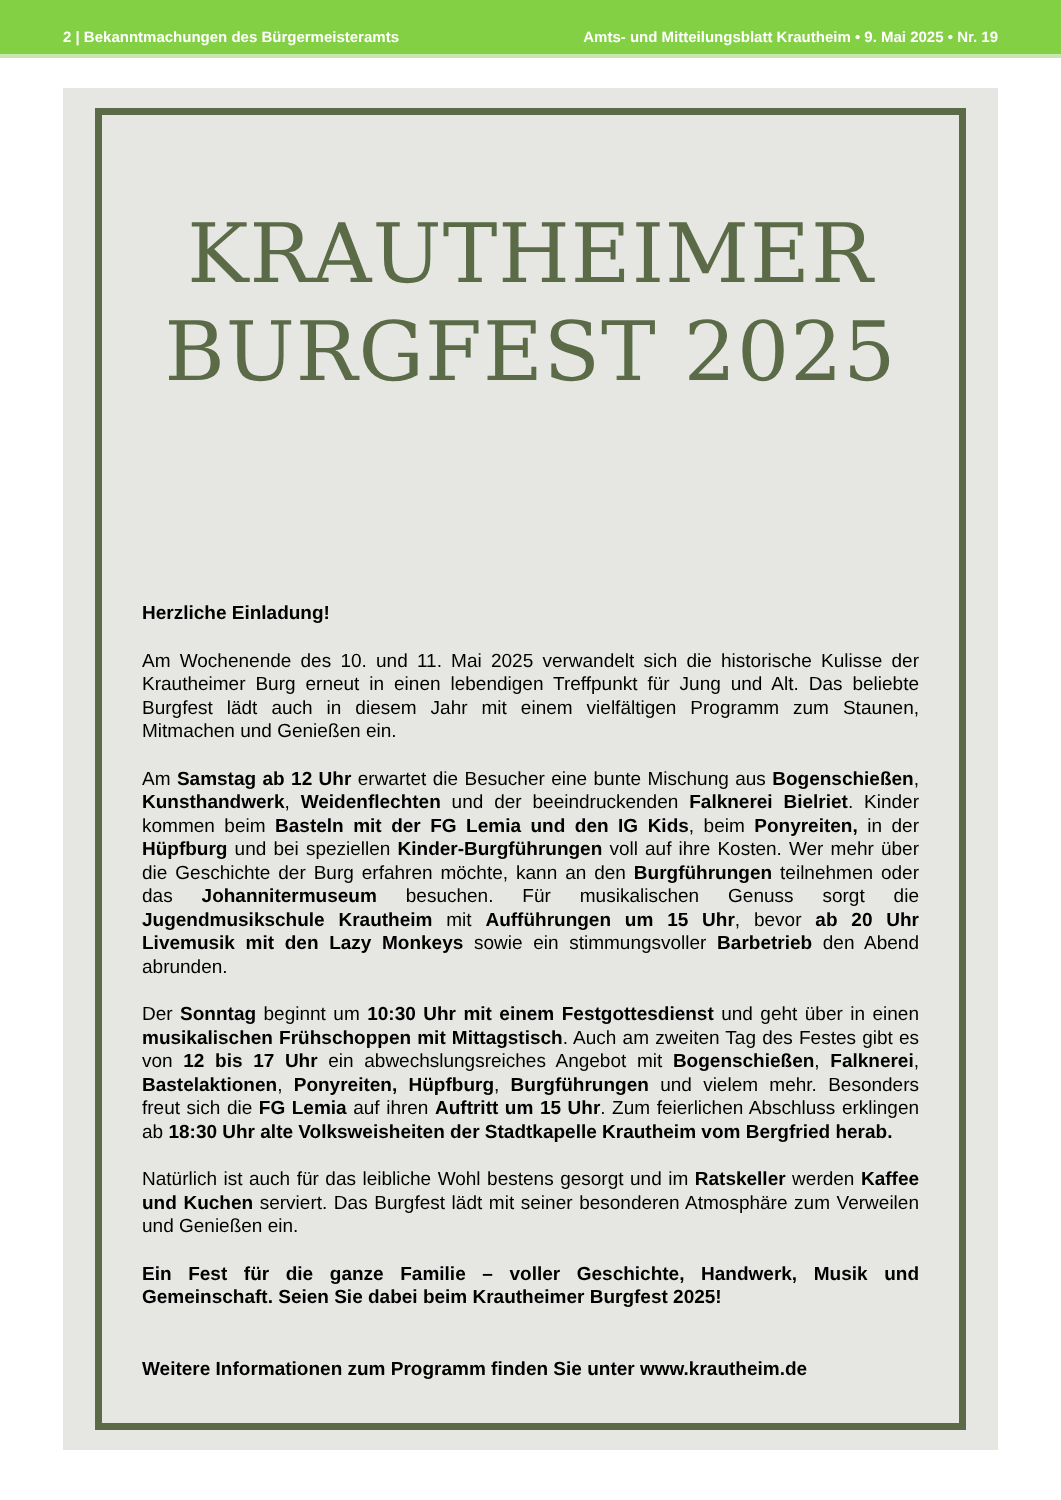2 | Bekanntmachungen des Bürgermeisteramts Amts- und Mitteilungsblatt Krautheim • 9. Mai 2025 • Nr. 19
KRAUTHEIMER
BURGFEST 2025
Herzliche Einladung!
Am Wochenende des 10. und 11. Mai 2025 verwandelt sich die historische Kulisse der Krautheimer Burg erneut in einen lebendigen Treffpunkt für Jung und Alt. Das beliebte Burgfest lädt auch in diesem Jahr mit einem vielfältigen Programm zum Staunen, Mitmachen und Genießen ein.
Am Samstag ab 12 Uhr erwartet die Besucher eine bunte Mischung aus Bogenschießen, Kunsthandwerk, Weidenflechten und der beeindruckenden Falknerei Bielriet. Kinder kommen beim Basteln mit der FG Lemia und den IG Kids, beim Ponyreiten, in der Hüpfburg und bei speziellen Kinder-Burgführungen voll auf ihre Kosten. Wer mehr über die Geschichte der Burg erfahren möchte, kann an den Burgführungen teilnehmen oder das Johannitermuseum besuchen. Für musikalischen Genuss sorgt die Jugendmusikschule Krautheim mit Aufführungen um 15 Uhr, bevor ab 20 Uhr Livemusik mit den Lazy Monkeys sowie ein stimmungsvoller Barbetrieb den Abend abrunden.
Der Sonntag beginnt um 10:30 Uhr mit einem Festgottesdienst und geht über in einen musikalischen Frühschoppen mit Mittagstisch. Auch am zweiten Tag des Festes gibt es von 12 bis 17 Uhr ein abwechslungsreiches Angebot mit Bogenschießen, Falknerei, Bastelaktionen, Ponyreiten, Hüpfburg, Burgführungen und vielem mehr. Besonders freut sich die FG Lemia auf ihren Auftritt um 15 Uhr. Zum feierlichen Abschluss erklingen ab 18:30 Uhr alte Volksweisheiten der Stadtkapelle Krautheim vom Bergfried herab.
Natürlich ist auch für das leibliche Wohl bestens gesorgt und im Ratskeller werden Kaffee und Kuchen serviert. Das Burgfest lädt mit seiner besonderen Atmosphäre zum Verweilen und Genießen ein.
Ein Fest für die ganze Familie – voller Geschichte, Handwerk, Musik und Gemeinschaft. Seien Sie dabei beim Krautheimer Burgfest 2025!
Weitere Informationen zum Programm finden Sie unter www.krautheim.de